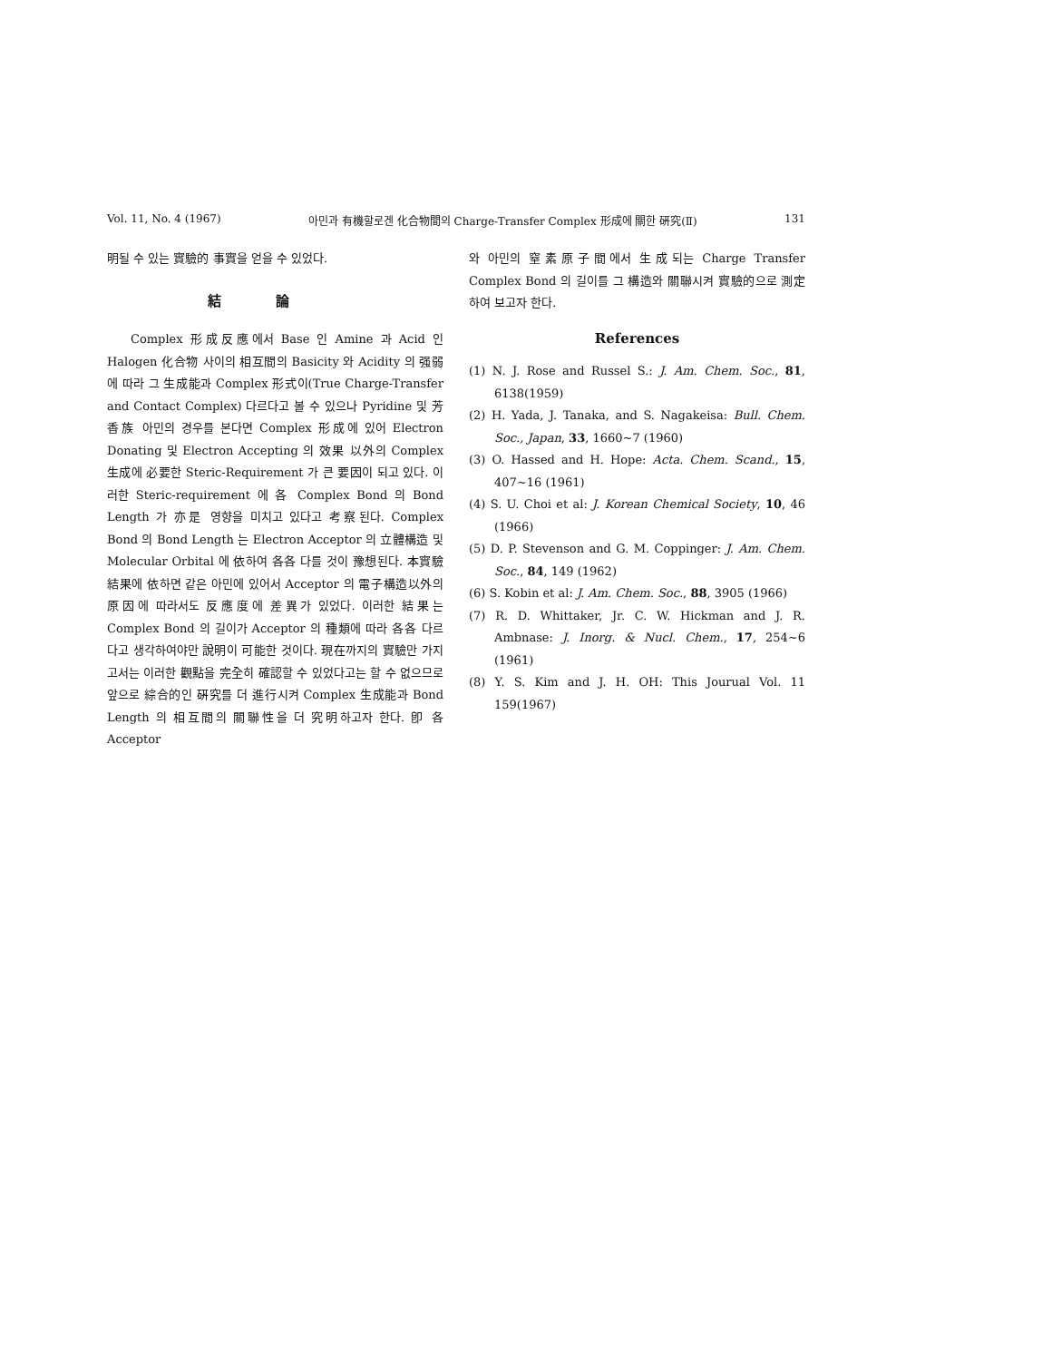Vol. 11, No. 4 (1967) 아민과 有機할로겐 化合物間의 Charge-Transfer Complex 形成에 關한 硏究(Ⅱ) 131
明될 수 있는 實驗的 事實을 얻을 수 있었다.
結論
Complex 形成反應에서 Base 인 Amine 과 Acid 인 Halogen 化合物 사이의 相互間의 Basicity 와 Acidity 의 强弱에 따라 그 生成能과 Complex 形式이(True Charge-Transfer and Contact Complex) 다르다고 볼 수 있으나 Pyridine 및 芳香族 아민의 경우를 본다면 Complex 形成에 있어 Electron Donating 및 Electron Accepting 의 效果 以外의 Complex 生成에 必要한 Steric-Requirement 가 큰 要因이 되고 있다. 이러한 Steric-requirement 에 各 Complex Bond 의 Bond Length 가 亦是 영향을 미치고 있다고 考察된다. Complex Bond 의 Bond Length 는 Electron Acceptor 의 立體構造 및 Molecular Orbital 에 依하여 各各 다를 것이 豫想된다. 本實驗 結果에 依하면 같은 아민에 있어서 Acceptor 의 電子構造以外의 原因에 따라서도 反應度에 差異가 있었다. 이러한 結果는 Complex Bond 의 길이가 Acceptor 의 種類에 따라 各各 다르다고 생각하여야만 說明이 可能한 것이다. 現在까지의 實驗만 가지고서는 이러한 觀點을 完全히 確認할 수 있었다고는 할 수 없으므로 앞으로 綜合的인 硏究를 더 進行시켜 Complex 生成能과 Bond Length 의 相互間의 關聯性을 더 究明하고자 한다. 卽 各 Acceptor
와 아민의 窒素原子間에서 生成되는 Charge Transfer Complex Bond 의 길이를 그 構造와 關聯시켜 實驗的으로 測定하여 보고자 한다.
References
(1) N. J. Rose and Russel S.: J. Am. Chem. Soc., 81, 6138(1959)
(2) H. Yada, J. Tanaka, and S. Nagakeisa: Bull. Chem. Soc., Japan, 33, 1660~7 (1960)
(3) O. Hassed and H. Hope: Acta. Chem. Scand., 15, 407~16 (1961)
(4) S. U. Choi et al: J. Korean Chemical Society, 10, 46 (1966)
(5) D. P. Stevenson and G. M. Coppinger: J. Am. Chem. Soc., 84, 149 (1962)
(6) S. Kobin et al: J. Am. Chem. Soc., 88, 3905 (1966)
(7) R. D. Whittaker, Jr. C. W. Hickman and J. R. Ambnase: J. Inorg. & Nucl. Chem., 17, 254~6 (1961)
(8) Y. S. Kim and J. H. OH: This Jourual Vol. 11 159(1967)